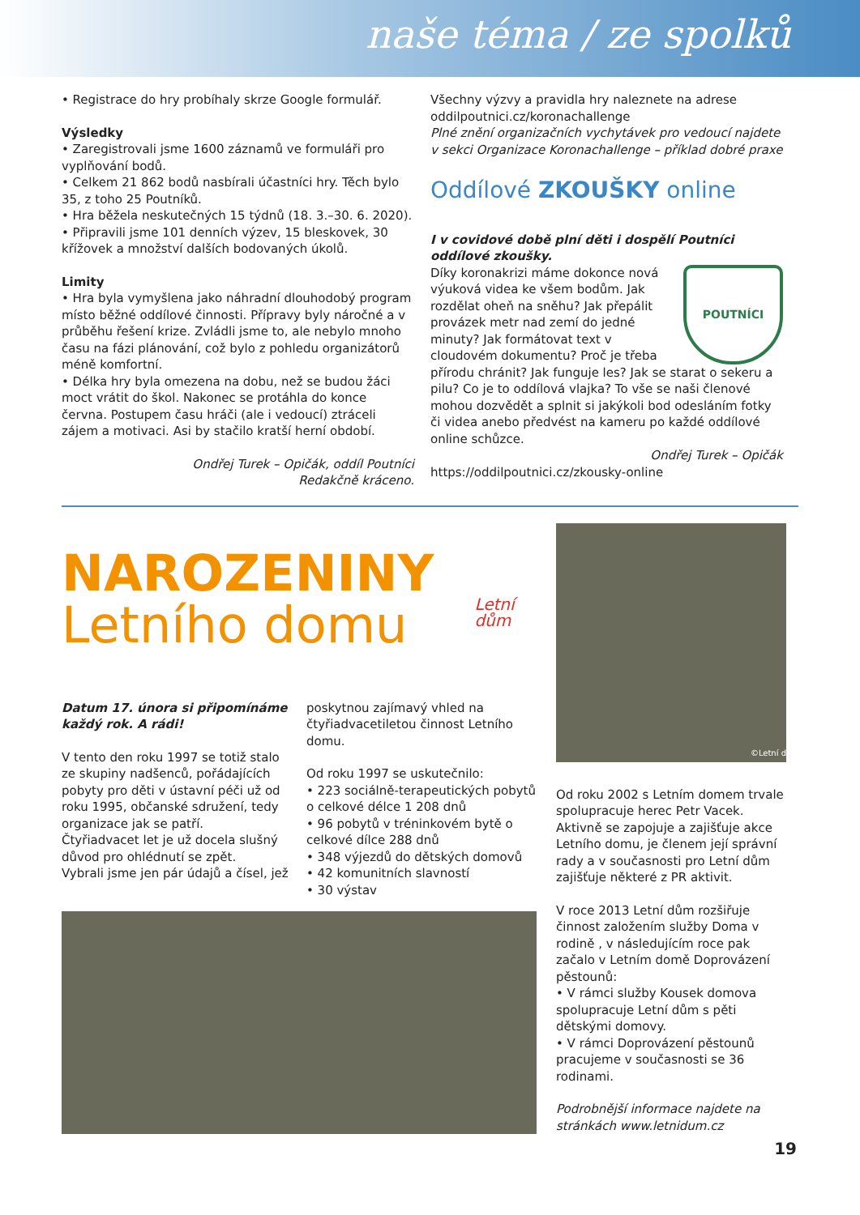naše téma / ze spolků
• Registrace do hry probíhaly skrze Google formulář.
Výsledky
• Zaregistrovali jsme 1600 záznamů ve formuláři pro vyplňování bodů.
• Celkem 21 862 bodů nasbírali účastníci hry. Těch bylo 35, z toho 25 Poutníků.
• Hra běžela neskutečných 15 týdnů (18. 3.–30. 6. 2020).
• Připravili jsme 101 denních výzev, 15 bleskovek, 30 křížovek a množství dalších bodovaných úkolů.
Limity
• Hra byla vymyšlena jako náhradní dlouhodobý program místo běžné oddílové činnosti. Přípravy byly náročné a v průběhu řešení krize. Zvládli jsme to, ale nebylo mnoho času na fázi plánování, což bylo z pohledu organizátorů méně komfortní.
• Délka hry byla omezena na dobu, než se budou žáci moct vrátit do škol. Nakonec se protáhla do konce června. Postupem času hráči (ale i vedoucí) ztráceli zájem a motivaci. Asi by stačilo kratší herní období.
Ondřej Turek – Opičák, oddíl Poutníci
Redakčně kráceno.
Všechny výzvy a pravidla hry naleznete na adrese oddilpoutnici.cz/koronachallenge
Plné znění organizačních vychytávek pro vedoucí najdete v sekci Organizace Koronachallenge – příklad dobré praxe
Oddílové ZKOUŠKY online
I v covidové době plní děti i dospělí Poutníci oddílové zkoušky.
POUTNÍCI
Díky koronakrizi máme dokonce nová výuková videa ke všem bodům. Jak rozdělat oheň na sněhu? Jak přepálit provázek metr nad zemí do jedné minuty? Jak formátovat text v cloudovém dokumentu? Proč je třeba přírodu chránit? Jak funguje les? Jak se starat o sekeru a pilu? Co je to oddílová vlajka? To vše se naši členové mohou dozvědět a splnit si jakýkoli bod odesláním fotky či videa anebo předvést na kameru po každé oddílové online schůzce.
Ondřej Turek – Opičák
https://oddilpoutnici.cz/zkousky-online
NAROZENINY
Letního domu
Letní dům
Datum 17. února si připomínáme každý rok. A rádi!
V tento den roku 1997 se totiž stalo ze skupiny nadšenců, pořádajících pobyty pro děti v ústavní péči už od roku 1995, občanské sdružení, tedy organizace jak se patří.
Čtyřiadvacet let je už docela slušný důvod pro ohlédnutí se zpět.
Vybrali jsme jen pár údajů a čísel, jež
poskytnou zajímavý vhled na čtyřiadvacetiletou činnost Letního domu.
Od roku 1997 se uskutečnilo:
• 223 sociálně-terapeutických pobytů o celkové délce 1 208 dnů
• 96 pobytů v tréninkovém bytě o celkové dílce 288 dnů
• 348 výjezdů do dětských domovů
• 42 komunitních slavností
• 30 výstav
©Letní d
Od roku 2002 s Letním domem trvale spolupracuje herec Petr Vacek. Aktivně se zapojuje a zajišťuje akce Letního domu, je členem její správní rady a v současnosti pro Letní dům zajišťuje některé z PR aktivit.
V roce 2013 Letní dům rozšiřuje činnost založením služby Doma v rodině , v následujícím roce pak začalo v Letním domě Doprovázení pěstounů:
• V rámci služby Kousek domova spolupracuje Letní dům s pěti dětskými domovy.
• V rámci Doprovázení pěstounů pracujeme v současnosti se 36 rodinami.
Podrobnější informace najdete na stránkách www.letnidum.cz
19